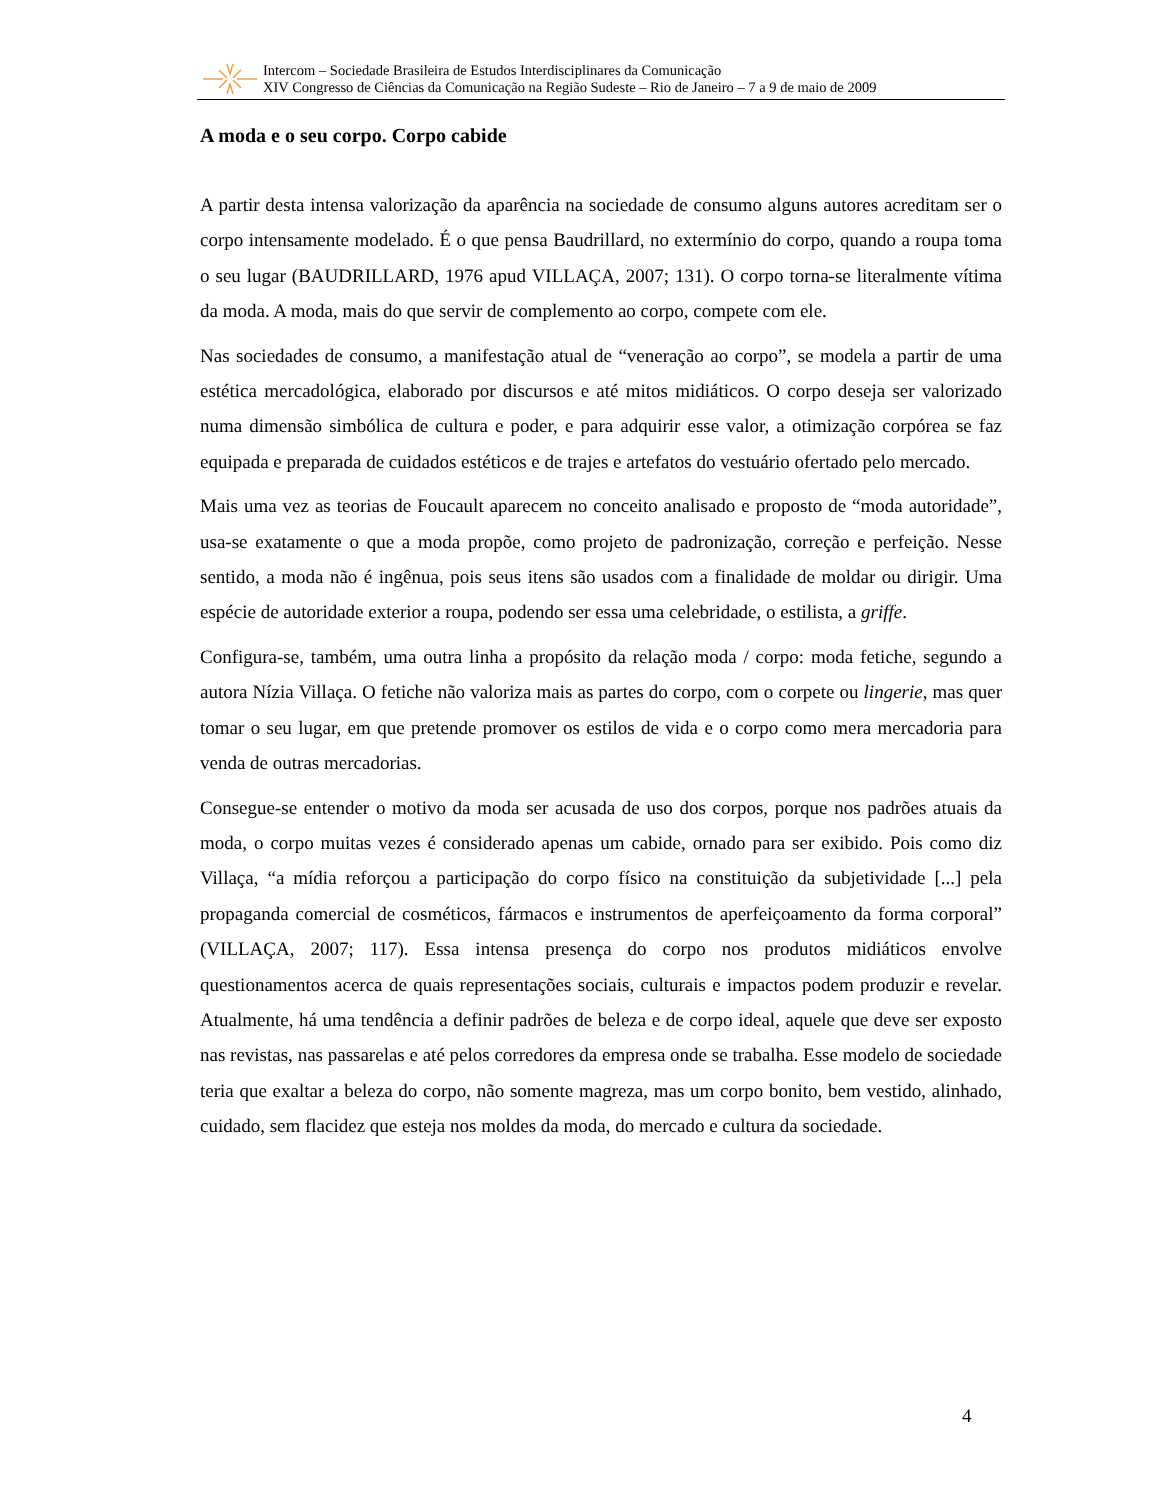Intercom – Sociedade Brasileira de Estudos Interdisciplinares da Comunicação
XIV Congresso de Ciências da Comunicação na Região Sudeste – Rio de Janeiro – 7 a 9 de maio de 2009
A moda e o seu corpo. Corpo cabide
A partir desta intensa valorização da aparência na sociedade de consumo alguns autores acreditam ser o corpo intensamente modelado. É o que pensa Baudrillard, no extermínio do corpo, quando a roupa toma o seu lugar (BAUDRILLARD, 1976 apud VILLAÇA, 2007; 131). O corpo torna-se literalmente vítima da moda. A moda, mais do que servir de complemento ao corpo, compete com ele.
Nas sociedades de consumo, a manifestação atual de “veneração ao corpo”, se modela a partir de uma estética mercadológica, elaborado por discursos e até mitos midiáticos. O corpo deseja ser valorizado numa dimensão simbólica de cultura e poder, e para adquirir esse valor, a otimização corpórea se faz equipada e preparada de cuidados estéticos e de trajes e artefatos do vestuário ofertado pelo mercado.
Mais uma vez as teorias de Foucault aparecem no conceito analisado e proposto de “moda autoridade”, usa-se exatamente o que a moda propõe, como projeto de padronização, correção e perfeição. Nesse sentido, a moda não é ingênua, pois seus itens são usados com a finalidade de moldar ou dirigir. Uma espécie de autoridade exterior a roupa, podendo ser essa uma celebridade, o estilista, a griffe.
Configura-se, também, uma outra linha a propósito da relação moda / corpo: moda fetiche, segundo a autora Nízia Villaça. O fetiche não valoriza mais as partes do corpo, com o corpete ou lingerie, mas quer tomar o seu lugar, em que pretende promover os estilos de vida e o corpo como mera mercadoria para venda de outras mercadorias.
Consegue-se entender o motivo da moda ser acusada de uso dos corpos, porque nos padrões atuais da moda, o corpo muitas vezes é considerado apenas um cabide, ornado para ser exibido. Pois como diz Villaça, “a mídia reforçou a participação do corpo físico na constituição da subjetividade [...] pela propaganda comercial de cosméticos, fármacos e instrumentos de aperfeiçoamento da forma corporal” (VILLAÇA, 2007; 117). Essa intensa presença do corpo nos produtos midiáticos envolve questionamentos acerca de quais representações sociais, culturais e impactos podem produzir e revelar. Atualmente, há uma tendência a definir padrões de beleza e de corpo ideal, aquele que deve ser exposto nas revistas, nas passarelas e até pelos corredores da empresa onde se trabalha. Esse modelo de sociedade teria que exaltar a beleza do corpo, não somente magreza, mas um corpo bonito, bem vestido, alinhado, cuidado, sem flacidez que esteja nos moldes da moda, do mercado e cultura da sociedade.
4